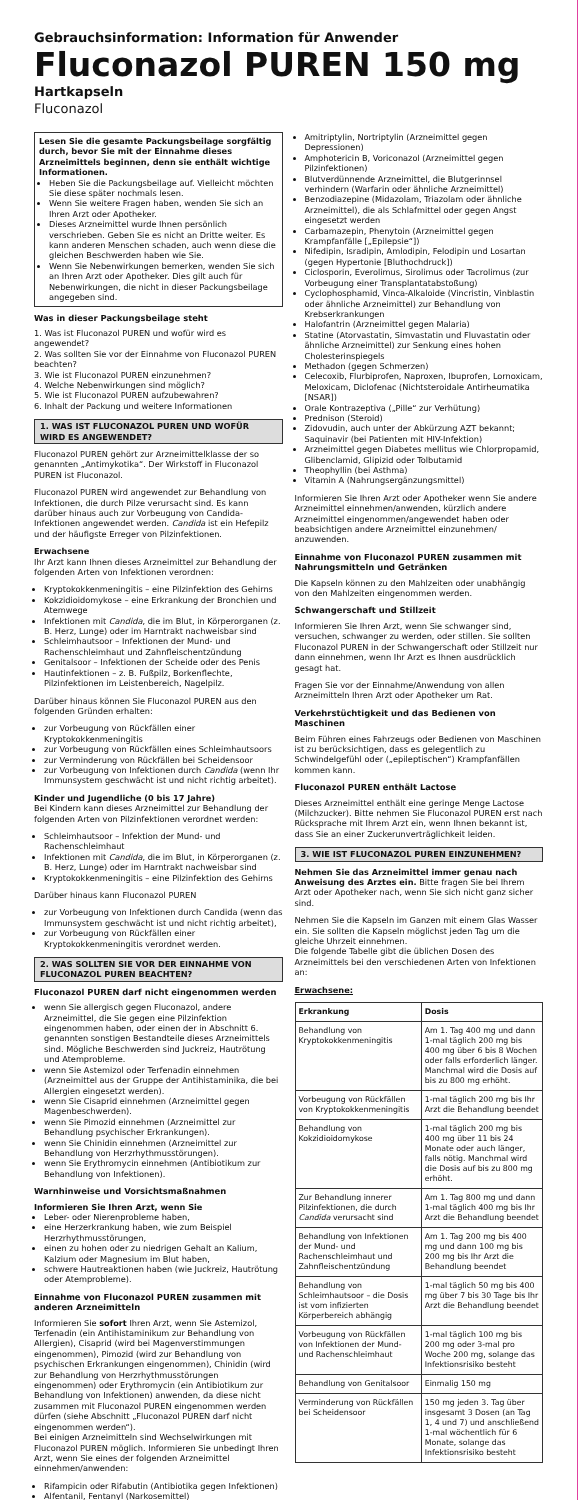Gebrauchsinformation: Information für Anwender
Fluconazol PUREN 150 mg
Hartkapseln
Fluconazol
Lesen Sie die gesamte Packungsbeilage sorgfältig durch, bevor Sie mit der Einnahme dieses Arzneimittels beginnen, denn sie enthält wichtige Informationen.
Heben Sie die Packungsbeilage auf. Vielleicht möchten Sie diese später nochmals lesen.
Wenn Sie weitere Fragen haben, wenden Sie sich an Ihren Arzt oder Apotheker.
Dieses Arzneimittel wurde Ihnen persönlich verschrieben. Geben Sie es nicht an Dritte weiter. Es kann anderen Menschen schaden, auch wenn diese die gleichen Beschwerden haben wie Sie.
Wenn Sie Nebenwirkungen bemerken, wenden Sie sich an Ihren Arzt oder Apotheker. Dies gilt auch für Nebenwirkungen, die nicht in dieser Packungsbeilage angegeben sind.
Was in dieser Packungsbeilage steht
1. Was ist Fluconazol PUREN und wofür wird es angewendet?
2. Was sollten Sie vor der Einnahme von Fluconazol PUREN beachten?
3. Wie ist Fluconazol PUREN einzunehmen?
4. Welche Nebenwirkungen sind möglich?
5. Wie ist Fluconazol PUREN aufzubewahren?
6. Inhalt der Packung und weitere Informationen
1. WAS IST FLUCONAZOL PUREN UND WOFÜR WIRD ES ANGEWENDET?
Fluconazol PUREN gehört zur Arzneimittelklasse der so genannten „Antimykotika“. Der Wirkstoff in Fluconazol PUREN ist Fluconazol.
Fluconazol PUREN wird angewendet zur Behandlung von Infektionen, die durch Pilze verursacht sind. Es kann darüber hinaus auch zur Vorbeugung von Candida-Infektionen angewendet werden. Candida ist ein Hefepilz und der häufigste Erreger von Pilzinfektionen.
Erwachsene
Ihr Arzt kann Ihnen dieses Arzneimittel zur Behandlung der folgenden Arten von Infektionen verordnen:
Kryptokokkenmeningitis – eine Pilzinfektion des Gehirns
Kokzidioidomykose – eine Erkrankung der Bronchien und Atemwege
Infektionen mit Candida, die im Blut, in Körperorganen (z. B. Herz, Lunge) oder im Harntrakt nachweisbar sind
Schleimhautsoor – Infektionen der Mund- und Rachenschleimhaut und Zahnfleischentzündung
Genitalsoor – Infektionen der Scheide oder des Penis
Hautinfektionen – z. B. Fußpilz, Borkenflechte, Pilzinfektionen im Leistenbereich, Nagelpilz.
Darüber hinaus können Sie Fluconazol PUREN aus den folgenden Gründen erhalten:
zur Vorbeugung von Rückfällen einer Kryptokokkenmeningitis
zur Vorbeugung von Rückfällen eines Schleimhautsoors
zur Verminderung von Rückfällen bei Scheidensoor
zur Vorbeugung von Infektionen durch Candida (wenn Ihr Immunsystem geschwächt ist und nicht richtig arbeitet).
Kinder und Jugendliche (0 bis 17 Jahre)
Bei Kindern kann dieses Arzneimittel zur Behandlung der folgenden Arten von Pilzinfektionen verordnet werden:
Schleimhautsoor – Infektion der Mund- und Rachenschleimhaut
Infektionen mit Candida, die im Blut, in Körperorganen (z. B. Herz, Lunge) oder im Harntrakt nachweisbar sind
Kryptokokkenmeningitis – eine Pilzinfektion des Gehirns
Darüber hinaus kann Fluconazol PUREN
zur Vorbeugung von Infektionen durch Candida (wenn das Immunsystem geschwächt ist und nicht richtig arbeitet),
zur Vorbeugung von Rückfällen einer Kryptokokkenmeningitis verordnet werden.
2. WAS SOLLTEN SIE VOR DER EINNAHME VON FLUCONAZOL PUREN BEACHTEN?
Fluconazol PUREN darf nicht eingenommen werden
wenn Sie allergisch gegen Fluconazol, andere Arzneimittel, die Sie gegen eine Pilzinfektion eingenommen haben, oder einen der in Abschnitt 6. genannten sonstigen Bestandteile dieses Arzneimittels sind. Mögliche Beschwerden sind Juckreiz, Hautrötung und Atemprobleme.
wenn Sie Astemizol oder Terfenadin einnehmen (Arzneimittel aus der Gruppe der Antihistaminika, die bei Allergien eingesetzt werden).
wenn Sie Cisaprid einnehmen (Arzneimittel gegen Magenbeschwerden).
wenn Sie Pimozid einnehmen (Arzneimittel zur Behandlung psychischer Erkrankungen).
wenn Sie Chinidin einnehmen (Arzneimittel zur Behandlung von Herzrhythmusstörungen).
wenn Sie Erythromycin einnehmen (Antibiotikum zur Behandlung von Infektionen).
Warnhinweise und Vorsichtsmaßnahmen
Informieren Sie Ihren Arzt, wenn Sie
Leber- oder Nierenprobleme haben,
eine Herzerkrankung haben, wie zum Beispiel Herzrhythmusstörungen,
einen zu hohen oder zu niedrigen Gehalt an Kalium, Kalzium oder Magnesium im Blut haben,
schwere Hautreaktionen haben (wie Juckreiz, Hautrötung oder Atemprobleme).
Einnahme von Fluconazol PUREN zusammen mit anderen Arzneimitteln
Informieren Sie sofort Ihren Arzt, wenn Sie Astemizol, Terfenadin (ein Antihistaminikum zur Behandlung von Allergien), Cisaprid (wird bei Magenverstimmungen eingenommen), Pimozid (wird zur Behandlung von psychischen Erkrankungen eingenommen), Chinidin (wird zur Behandlung von Herzrhythmusstörungen eingenommen) oder Erythromycin (ein Antibiotikum zur Behandlung von Infektionen) anwenden, da diese nicht zusammen mit Fluconazol PUREN eingenommen werden dürfen (siehe Abschnitt „Fluconazol PUREN darf nicht eingenommen werden“).
Bei einigen Arzneimitteln sind Wechselwirkungen mit Fluconazol PUREN möglich. Informieren Sie unbedingt Ihren Arzt, wenn Sie eines der folgenden Arzneimittel einnehmen/anwenden:
Rifampicin oder Rifabutin (Antibiotika gegen Infektionen)
Alfentanil, Fentanyl (Narkosemittel)
Amitriptylin, Nortriptylin (Arzneimittel gegen Depressionen)
Amphotericin B, Voriconazol (Arzneimittel gegen Pilzinfektionen)
Blutverdünnende Arzneimittel, die Blutgerinnsel verhindern (Warfarin oder ähnliche Arzneimittel)
Benzodiazepine (Midazolam, Triazolam oder ähnliche Arzneimittel), die als Schlafmittel oder gegen Angst eingesetzt werden
Carbamazepin, Phenytoin (Arzneimittel gegen Krampfanfälle [„Epilepsie“])
Nifedipin, Isradipin, Amlodipin, Felodipin und Losartan (gegen Hypertonie [Bluthochdruck])
Ciclosporin, Everolimus, Sirolimus oder Tacrolimus (zur Vorbeugung einer Transplantatabstoßung)
Cyclophosphamid, Vinca-Alkaloide (Vincristin, Vinblastin oder ähnliche Arzneimittel) zur Behandlung von Krebserkrankungen
Halofantrin (Arzneimittel gegen Malaria)
Statine (Atorvastatin, Simvastatin und Fluvastatin oder ähnliche Arzneimittel) zur Senkung eines hohen Cholesterinspiegels
Methadon (gegen Schmerzen)
Celecoxib, Flurbiprofen, Naproxen, Ibuprofen, Lornoxicam, Meloxicam, Diclofenac (Nichtsteroidale Antirheumatika [NSAR])
Orale Kontrazeptiva („Pille“ zur Verhütung)
Prednison (Steroid)
Zidovudin, auch unter der Abkürzung AZT bekannt; Saquinavir (bei Patienten mit HIV-Infektion)
Arzneimittel gegen Diabetes mellitus wie Chlorpropamid, Glibenclamid, Glipizid oder Tolbutamid
Theophyllin (bei Asthma)
Vitamin A (Nahrungsergänzungsmittel)
Informieren Sie Ihren Arzt oder Apotheker wenn Sie andere Arzneimittel einnehmen/anwenden, kürzlich andere Arzneimittel eingenommen/angewendet haben oder beabsichtigen andere Arzneimittel einzunehmen/ anzuwenden.
Einnahme von Fluconazol PUREN zusammen mit Nahrungsmitteln und Getränken
Die Kapseln können zu den Mahlzeiten oder unabhängig von den Mahlzeiten eingenommen werden.
Schwangerschaft und Stillzeit
Informieren Sie Ihren Arzt, wenn Sie schwanger sind, versuchen, schwanger zu werden, oder stillen. Sie sollten Fluconazol PUREN in der Schwangerschaft oder Stillzeit nur dann einnehmen, wenn Ihr Arzt es Ihnen ausdrücklich gesagt hat.
Fragen Sie vor der Einnahme/Anwendung von allen Arzneimitteln Ihren Arzt oder Apotheker um Rat.
Verkehrstüchtigkeit und das Bedienen von Maschinen
Beim Führen eines Fahrzeugs oder Bedienen von Maschinen ist zu berücksichtigen, dass es gelegentlich zu Schwindelgefühl oder („epileptischen“) Krampfanfällen kommen kann.
Fluconazol PUREN enthält Lactose
Dieses Arzneimittel enthält eine geringe Menge Lactose (Milchzucker). Bitte nehmen Sie Fluconazol PUREN erst nach Rücksprache mit Ihrem Arzt ein, wenn Ihnen bekannt ist, dass Sie an einer Zuckerunverträglichkeit leiden.
3. WIE IST FLUCONAZOL PUREN EINZUNEHMEN?
Nehmen Sie das Arzneimittel immer genau nach Anweisung des Arztes ein. Bitte fragen Sie bei Ihrem Arzt oder Apotheker nach, wenn Sie sich nicht ganz sicher sind.
Nehmen Sie die Kapseln im Ganzen mit einem Glas Wasser ein. Sie sollten die Kapseln möglichst jeden Tag um die gleiche Uhrzeit einnehmen.
Die folgende Tabelle gibt die üblichen Dosen des Arzneimittels bei den verschiedenen Arten von Infektionen an:
Erwachsene:
| Erkrankung | Dosis |
| --- | --- |
| Behandlung von Kryptokokkenmeningitis | Am 1. Tag 400 mg und dann 1-mal täglich 200 mg bis 400 mg über 6 bis 8 Wochen oder falls erforderlich länger. Manchmal wird die Dosis auf bis zu 800 mg erhöht. |
| Vorbeugung von Rückfällen von Kryptokokkenmeningitis | 1-mal täglich 200 mg bis Ihr Arzt die Behandlung beendet |
| Behandlung von Kokzidioidomykose | 1-mal täglich 200 mg bis 400 mg über 11 bis 24 Monate oder auch länger, falls nötig. Manchmal wird die Dosis auf bis zu 800 mg erhöht. |
| Zur Behandlung innerer Pilzinfektionen, die durch Candida verursacht sind | Am 1. Tag 800 mg und dann 1-mal täglich 400 mg bis Ihr Arzt die Behandlung beendet |
| Behandlung von Infektionen der Mund- und Rachenschleimhaut und Zahnfleischentzündung | Am 1. Tag 200 mg bis 400 mg und dann 100 mg bis 200 mg bis Ihr Arzt die Behandlung beendet |
| Behandlung von Schleimhautsoor – die Dosis ist vom infizierten Körperbereich abhängig | 1-mal täglich 50 mg bis 400 mg über 7 bis 30 Tage bis Ihr Arzt die Behandlung beendet |
| Vorbeugung von Rückfällen von Infektionen der Mund- und Rachenschleimhaut | 1-mal täglich 100 mg bis 200 mg oder 3-mal pro Woche 200 mg, solange das Infektionsrisiko besteht |
| Behandlung von Genitalsoor | Einmalig 150 mg |
| Verminderung von Rückfällen bei Scheidensoor | 150 mg jeden 3. Tag über insgesamt 3 Dosen (an Tag 1, 4 und 7) und anschließend 1-mal wöchentlich für 6 Monate, solange das Infektionsrisiko besteht |